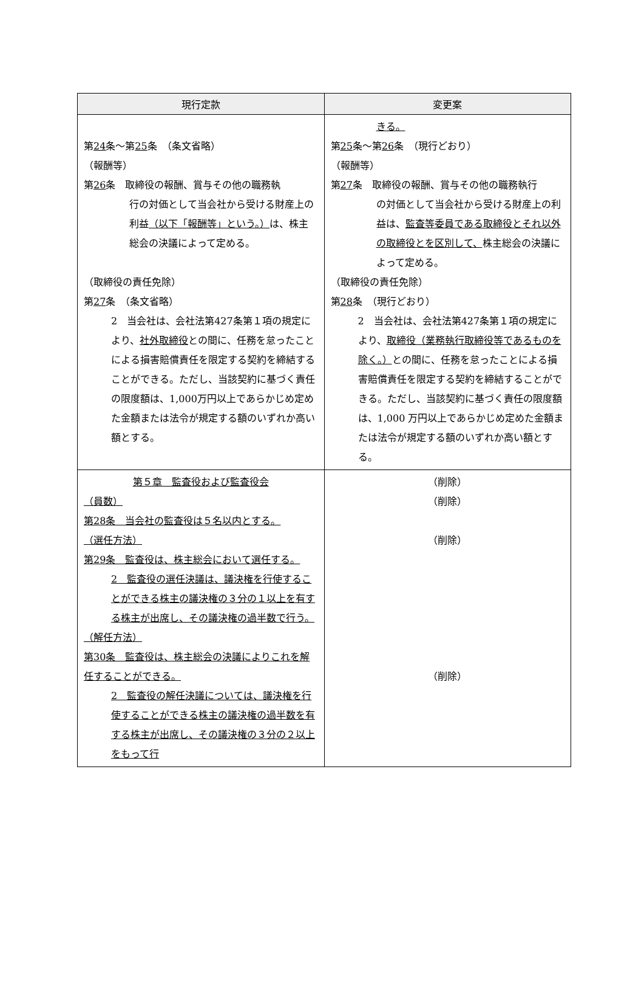| 現行定款 | 変更案 |
| --- | --- |
| 第 24 条～第 25 条 （条文省略） （報酬等） 第 26 条 取締役の報酬、賞与その他の職務執 行の対価として当会社から受ける財産上の利益 （以下「報酬等」という。） は、株主総会の決議によって定める。 （取締役の責任免除） 第 27 条 （条文省略） 2 当会社は、会社法第427条第１項の規定により、 社外取締役 との間に、任務を怠ったことによる損害賠償責任を限定する契約を締結することができる。ただし、当該契約に基づく責任の限度額は、1,000万円以上であらかじめ定めた金額または法令が規定する額のいずれか高い額とする。 | きる。 第 25 条～第 26 条 （現行どおり） （報酬等） 第 27 条 取締役の報酬、賞与その他の職務執行 の対価として当会社から受ける財産上の利益は、 監査等委員である取締役とそれ以外の取締役とを区別して、 株主総会の決議によって定める。 （取締役の責任免除） 第 28 条 （現行どおり） 2 当会社は、会社法第427条第１項の規定により、 取締役（業務執行取締役等であるものを除く。） との間に、任務を怠ったことによる損害賠償責任を限定する契約を締結することができる。ただし、当該契約に基づく責任の限度額は、1,000 万円以上であらかじめ定めた金額または法令が規定する額のいずれか高い額とする。 |
| 第５章 監査役および監査役会 （員数） 第28条 当会社の監査役は５名以内とする。 （選任方法） 第29条 監査役は、株主総会において選任する。 2 監査役の選任決議は、議決権を行使することができる株主の議決権の３分の１以上を有する株主が出席し、その議決権の過半数で行う。 （解任方法） 第30条 監査役は、株主総会の決議によりこれを解任することができる。 2 監査役の解任決議については、議決権を行使することができる株主の議決権の過半数を有する株主が出席し、その議決権の３分の２以上をもって行 | （削除） （削除） （削除） （削除） |